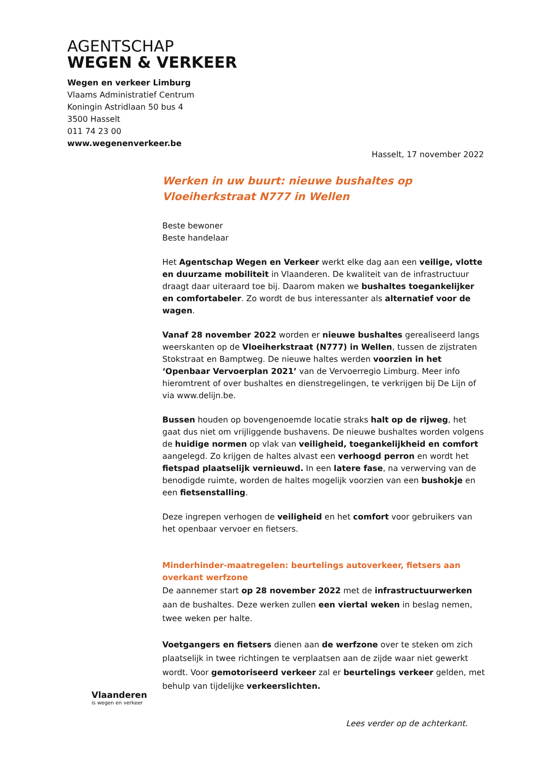AGENTSCHAP
WEGEN & VERKEER
Wegen en verkeer Limburg
Vlaams Administratief Centrum
Koningin Astridlaan 50 bus 4
3500 Hasselt
011 74 23 00
www.wegenenverkeer.be
Hasselt, 17 november 2022
Werken in uw buurt: nieuwe bushaltes op Vloeiherkstraat N777 in Wellen
Beste bewoner
Beste handelaar
Het Agentschap Wegen en Verkeer werkt elke dag aan een veilige, vlotte en duurzame mobiliteit in Vlaanderen. De kwaliteit van de infrastructuur draagt daar uiteraard toe bij. Daarom maken we bushaltes toegankelijker en comfortabeler. Zo wordt de bus interessanter als alternatief voor de wagen.
Vanaf 28 november 2022 worden er nieuwe bushaltes gerealiseerd langs weerskanten op de Vloeiherkstraat (N777) in Wellen, tussen de zijstraten Stokstraat en Bamptweg. De nieuwe haltes werden voorzien in het ‘Openbaar Vervoerplan 2021’ van de Vervoerregio Limburg. Meer info hieromtrent of over bushaltes en dienstregelingen, te verkrijgen bij De Lijn of via www.delijn.be.
Bussen houden op bovengenoemde locatie straks halt op de rijweg, het gaat dus niet om vrijliggende bushavens. De nieuwe bushaltes worden volgens de huidige normen op vlak van veiligheid, toegankelijkheid en comfort aangelegd. Zo krijgen de haltes alvast een verhoogd perron en wordt het fietspad plaatselijk vernieuwd. In een latere fase, na verwerving van de benodigde ruimte, worden de haltes mogelijk voorzien van een bushokje en een fietsenstalling.
Deze ingrepen verhogen de veiligheid en het comfort voor gebruikers van het openbaar vervoer en fietsers.
Minderhinder-maatregelen: beurtelings autoverkeer, fietsers aan overkant werfzone
De aannemer start op 28 november 2022 met de infrastructuurwerken aan de bushaltes. Deze werken zullen een viertal weken in beslag nemen, twee weken per halte.
Voetgangers en fietsers dienen aan de werfzone over te steken om zich plaatselijk in twee richtingen te verplaatsen aan de zijde waar niet gewerkt wordt. Voor gemotoriseerd verkeer zal er beurtelings verkeer gelden, met behulp van tijdelijke verkeerslichten.
Vlaanderen
is wegen en verkeer
Lees verder op de achterkant.